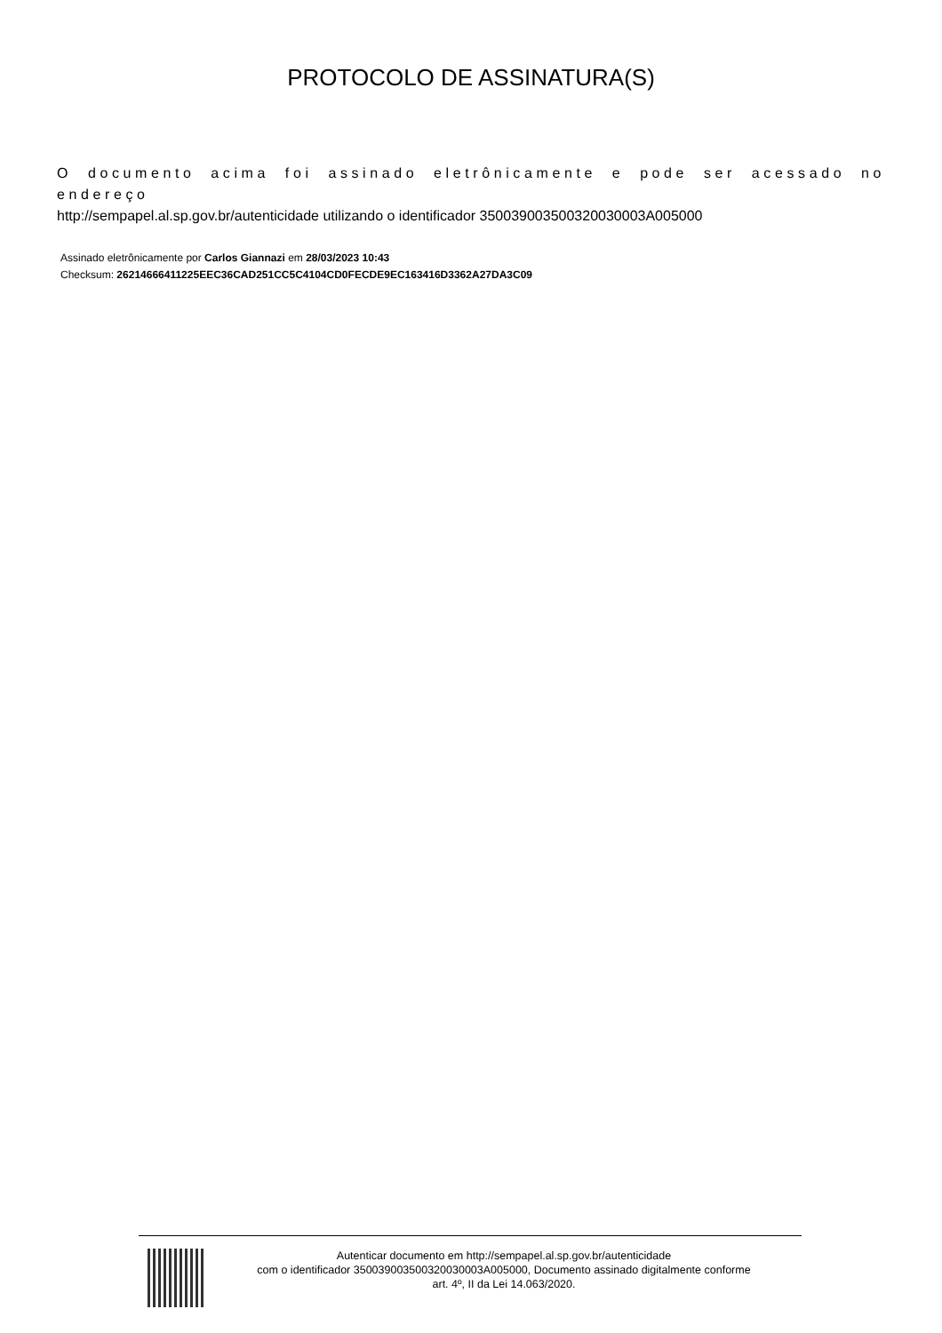PROTOCOLO DE ASSINATURA(S)
O documento acima foi assinado eletrônicamente e pode ser acessado no endereço
http://sempapel.al.sp.gov.br/autenticidade utilizando o identificador 35003900350032003000​3A005000
Assinado eletrônicamente por Carlos Giannazi em 28/03/2023 10:43
Checksum: 26214666411225EEC36CAD251CC5C4104CD0FECDE9EC163416D3362A27DA3C09
Autenticar documento em http://sempapel.al.sp.gov.br/autenticidade
com o identificador 350039003500320030003A005000, Documento assinado digitalmente conforme
art. 4º, II da Lei 14.063/2020.